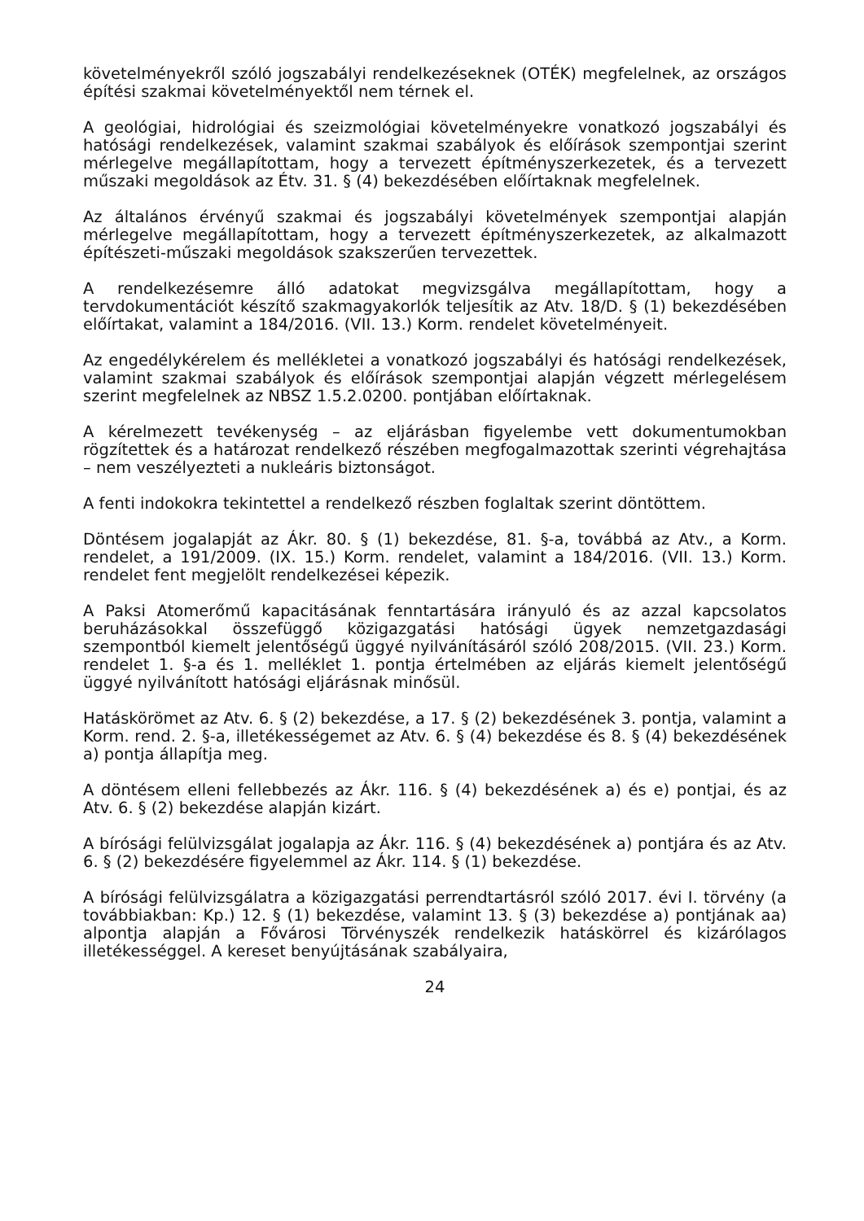követelményekről szóló jogszabályi rendelkezéseknek (OTÉK) megfelelnek, az országos építési szakmai követelményektől nem térnek el.
A geológiai, hidrológiai és szeizmológiai követelményekre vonatkozó jogszabályi és hatósági rendelkezések, valamint szakmai szabályok és előírások szempontjai szerint mérlegelve megállapítottam, hogy a tervezett építményszerkezetek, és a tervezett műszaki megoldások az Étv. 31. § (4) bekezdésében előírtaknak megfelelnek.
Az általános érvényű szakmai és jogszabályi követelmények szempontjai alapján mérlegelve megállapítottam, hogy a tervezett építményszerkezetek, az alkalmazott építészeti-műszaki megoldások szakszerűen tervezettek.
A rendelkezésemre álló adatokat megvizsgálva megállapítottam, hogy a tervdokumentációt készítő szakmagyakorlók teljesítik az Atv. 18/D. § (1) bekezdésében előírtakat, valamint a 184/2016. (VII. 13.) Korm. rendelet követelményeit.
Az engedélykérelem és mellékletei a vonatkozó jogszabályi és hatósági rendelkezések, valamint szakmai szabályok és előírások szempontjai alapján végzett mérlegelésem szerint megfelelnek az NBSZ 1.5.2.0200. pontjában előírtaknak.
A kérelmezett tevékenység – az eljárásban figyelembe vett dokumentumokban rögzítettek és a határozat rendelkező részében megfogalmazottak szerinti végrehajtása – nem veszélyezteti a nukleáris biztonságot.
A fenti indokokra tekintettel a rendelkező részben foglaltak szerint döntöttem.
Döntésem jogalapját az Ákr. 80. § (1) bekezdése, 81. §-a, továbbá az Atv., a Korm. rendelet, a 191/2009. (IX. 15.) Korm. rendelet, valamint a 184/2016. (VII. 13.) Korm. rendelet fent megjelölt rendelkezései képezik.
A Paksi Atomerőmű kapacitásának fenntartására irányuló és az azzal kapcsolatos beruházásokkal összefüggő közigazgatási hatósági ügyek nemzetgazdasági szempontból kiemelt jelentőségű üggyé nyilvánításáról szóló 208/2015. (VII. 23.) Korm. rendelet 1. §-a és 1. melléklet 1. pontja értelmében az eljárás kiemelt jelentőségű üggyé nyilvánított hatósági eljárásnak minősül.
Hatáskörömet az Atv. 6. § (2) bekezdése, a 17. § (2) bekezdésének 3. pontja, valamint a Korm. rend. 2. §-a, illetékességemet az Atv. 6. § (4) bekezdése és 8. § (4) bekezdésének a) pontja állapítja meg.
A döntésem elleni fellebbezés az Ákr. 116. § (4) bekezdésének a) és e) pontjai, és az Atv. 6. § (2) bekezdése alapján kizárt.
A bírósági felülvizsgálat jogalapja az Ákr. 116. § (4) bekezdésének a) pontjára és az Atv. 6. § (2) bekezdésére figyelemmel az Ákr. 114. § (1) bekezdése.
A bírósági felülvizsgálatra a közigazgatási perrendtartásról szóló 2017. évi I. törvény (a továbbiakban: Kp.) 12. § (1) bekezdése, valamint 13. § (3) bekezdése a) pontjának aa) alpontja alapján a Fővárosi Törvényszék rendelkezik hatáskörrel és kizárólagos illetékességgel. A kereset benyújtásának szabályaira,
24